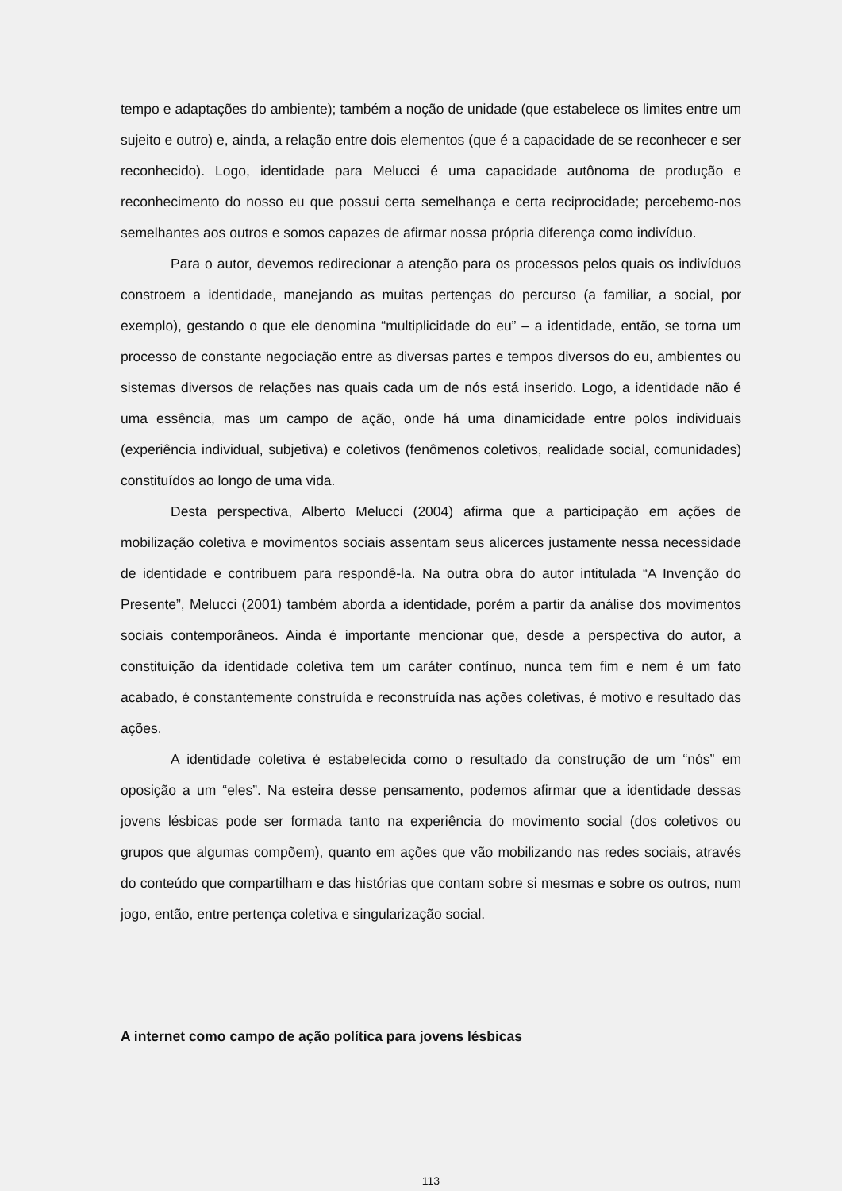tempo e adaptações do ambiente); também a noção de unidade (que estabelece os limites entre um sujeito e outro) e, ainda, a relação entre dois elementos (que é a capacidade de se reconhecer e ser reconhecido). Logo, identidade para Melucci é uma capacidade autônoma de produção e reconhecimento do nosso eu que possui certa semelhança e certa reciprocidade; percebemo-nos semelhantes aos outros e somos capazes de afirmar nossa própria diferença como indivíduo.
Para o autor, devemos redirecionar a atenção para os processos pelos quais os indivíduos constroem a identidade, manejando as muitas pertenças do percurso (a familiar, a social, por exemplo), gestando o que ele denomina “multiplicidade do eu” – a identidade, então, se torna um processo de constante negociação entre as diversas partes e tempos diversos do eu, ambientes ou sistemas diversos de relações nas quais cada um de nós está inserido. Logo, a identidade não é uma essência, mas um campo de ação, onde há uma dinamicidade entre polos individuais (experiência individual, subjetiva) e coletivos (fenômenos coletivos, realidade social, comunidades) constituídos ao longo de uma vida.
Desta perspectiva, Alberto Melucci (2004) afirma que a participação em ações de mobilização coletiva e movimentos sociais assentam seus alicerces justamente nessa necessidade de identidade e contribuem para respondê-la. Na outra obra do autor intitulada “A Invenção do Presente”, Melucci (2001) também aborda a identidade, porém a partir da análise dos movimentos sociais contemporâneos. Ainda é importante mencionar que, desde a perspectiva do autor, a constituição da identidade coletiva tem um caráter contínuo, nunca tem fim e nem é um fato acabado, é constantemente construída e reconstruída nas ações coletivas, é motivo e resultado das ações.
A identidade coletiva é estabelecida como o resultado da construção de um “nós” em oposição a um “eles”. Na esteira desse pensamento, podemos afirmar que a identidade dessas jovens lésbicas pode ser formada tanto na experiência do movimento social (dos coletivos ou grupos que algumas compõem), quanto em ações que vão mobilizando nas redes sociais, através do conteúdo que compartilham e das histórias que contam sobre si mesmas e sobre os outros, num jogo, então, entre pertença coletiva e singularização social.
A internet como campo de ação política para jovens lésbicas
113